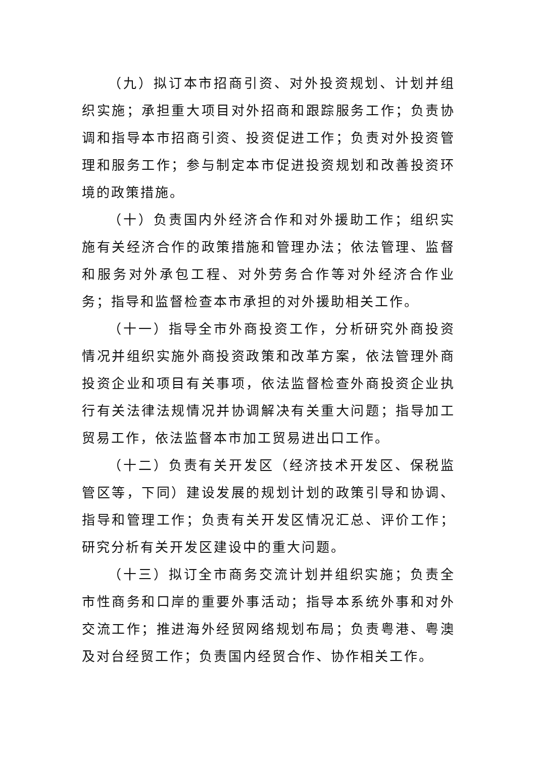（九）拟订本市招商引资、对外投资规划、计划并组织实施；承担重大项目对外招商和跟踪服务工作；负责协调和指导本市招商引资、投资促进工作；负责对外投资管理和服务工作；参与制定本市促进投资规划和改善投资环境的政策措施。
（十）负责国内外经济合作和对外援助工作；组织实施有关经济合作的政策措施和管理办法；依法管理、监督和服务对外承包工程、对外劳务合作等对外经济合作业务；指导和监督检查本市承担的对外援助相关工作。
（十一）指导全市外商投资工作，分析研究外商投资情况并组织实施外商投资政策和改革方案，依法管理外商投资企业和项目有关事项，依法监督检查外商投资企业执行有关法律法规情况并协调解决有关重大问题；指导加工贸易工作，依法监督本市加工贸易进出口工作。
（十二）负责有关开发区（经济技术开发区、保税监管区等，下同）建设发展的规划计划的政策引导和协调、指导和管理工作；负责有关开发区情况汇总、评价工作；研究分析有关开发区建设中的重大问题。
（十三）拟订全市商务交流计划并组织实施；负责全市性商务和口岸的重要外事活动；指导本系统外事和对外交流工作；推进海外经贸网络规划布局；负责粤港、粤澳及对台经贸工作；负责国内经贸合作、协作相关工作。